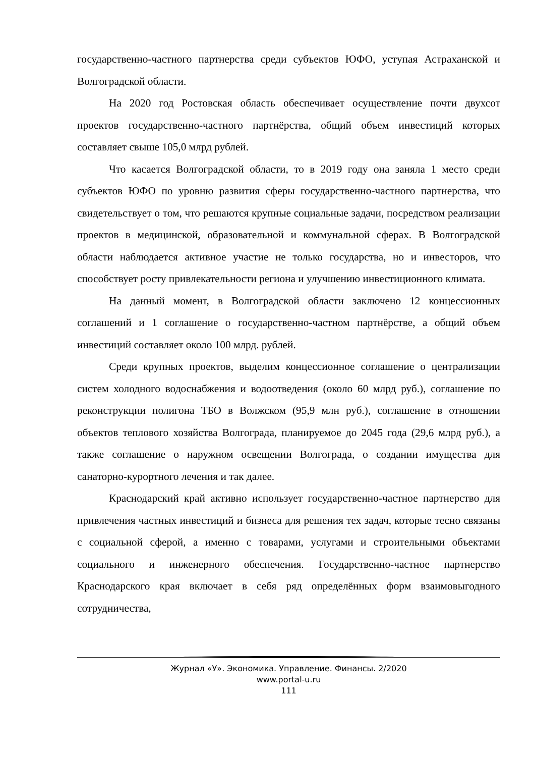государственно-частного партнерства среди субъектов ЮФО, уступая Астраханской и Волгоградской области.
На 2020 год Ростовская область обеспечивает осуществление почти двухсот проектов государственно-частного партнёрства, общий объем инвестиций которых составляет свыше 105,0 млрд рублей.
Что касается Волгоградской области, то в 2019 году она заняла 1 место среди субъектов ЮФО по уровню развития сферы государственно-частного партнерства, что свидетельствует о том, что решаются крупные социальные задачи, посредством реализации проектов в медицинской, образовательной и коммунальной сферах. В Волгоградской области наблюдается активное участие не только государства, но и инвесторов, что способствует росту привлекательности региона и улучшению инвестиционного климата.
На данный момент, в Волгоградской области заключено 12 концессионных соглашений и 1 соглашение о государственно-частном партнёрстве, а общий объем инвестиций составляет около 100 млрд. рублей.
Среди крупных проектов, выделим концессионное соглашение о централизации систем холодного водоснабжения и водоотведения (около 60 млрд руб.), соглашение по реконструкции полигона ТБО в Волжском (95,9 млн руб.), соглашение в отношении объектов теплового хозяйства Волгограда, планируемое до 2045 года (29,6 млрд руб.), а также соглашение о наружном освещении Волгограда, о создании имущества для санаторно-курортного лечения и так далее.
Краснодарский край активно использует государственно-частное партнерство для привлечения частных инвестиций и бизнеса для решения тех задач, которые тесно связаны с социальной сферой, а именно с товарами, услугами и строительными объектами социального и инженерного обеспечения. Государственно-частное партнерство Краснодарского края включает в себя ряд определённых форм взаимовыгодного сотрудничества,
Журнал «У». Экономика. Управление. Финансы. 2/2020
www.portal-u.ru
111